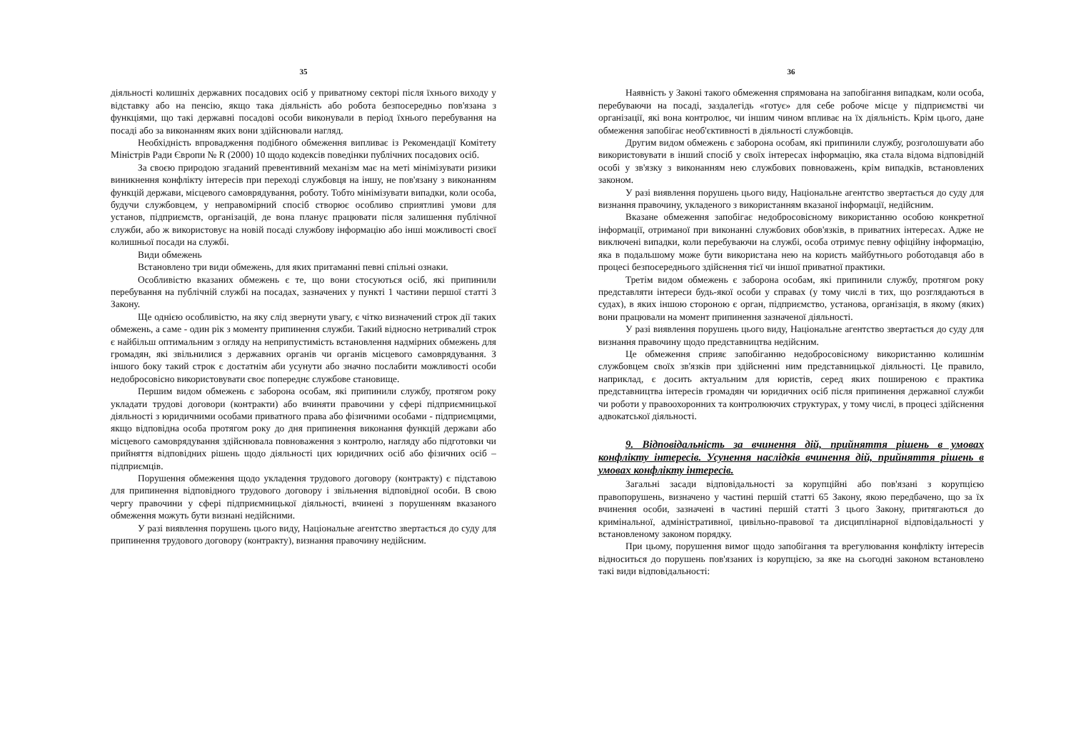35
діяльності колишніх державних посадових осіб у приватному секторі після їхнього виходу у відставку або на пенсію, якщо така діяльність або робота безпосередньо пов'язана з функціями, що такі державні посадові особи виконували в період їхнього перебування на посаді або за виконанням яких вони здійснювали нагляд.
Необхідність впровадження подібного обмеження випливає із Рекомендації Комітету Міністрів Ради Європи № R (2000) 10 щодо кодексів поведінки публічних посадових осіб.
За своєю природою згаданий превентивний механізм має на меті мінімізувати ризики виникнення конфлікту інтересів при переході службовця на іншу, не пов'язану з виконанням функцій держави, місцевого самоврядування, роботу. Тобто мінімізувати випадки, коли особа, будучи службовцем, у неправомірний спосіб створює особливо сприятливі умови для установ, підприємств, організацій, де вона планує працювати після залишення публічної служби, або ж використовує на новій посаді службову інформацію або інші можливості своєї колишньої посади на службі.
Види обмежень
Встановлено три види обмежень, для яких притаманні певні спільні ознаки.
Особливістю вказаних обмежень є те, що вони стосуються осіб, які припинили перебування на публічній службі на посадах, зазначених у пункті 1 частини першої статті 3 Закону.
Ще однією особливістю, на яку слід звернути увагу, є чітко визначений строк дії таких обмежень, а саме - один рік з моменту припинення служби. Такий відносно нетривалий строк є найбільш оптимальним з огляду на неприпустимість встановлення надмірних обмежень для громадян, які звільнилися з державних органів чи органів місцевого самоврядування. З іншого боку такий строк є достатнім аби усунути або значно послабити можливості особи недобросовісно використовувати своє попереднє службове становище.
Першим видом обмежень є заборона особам, які припинили службу, протягом року укладати трудові договори (контракти) або вчиняти правочини у сфері підприємницької діяльності з юридичними особами приватного права або фізичними особами - підприємцями, якщо відповідна особа протягом року до дня припинення виконання функцій держави або місцевого самоврядування здійснювала повноваження з контролю, нагляду або підготовки чи прийняття відповідних рішень щодо діяльності цих юридичних осіб або фізичних осіб – підприємців.
Порушення обмеження щодо укладення трудового договору (контракту) є підставою для припинення відповідного трудового договору і звільнення відповідної особи. В свою чергу правочини у сфері підприємницької діяльності, вчинені з порушенням вказаного обмеження можуть бути визнані недійсними.
У разі виявлення порушень цього виду, Національне агентство звертається до суду для припинення трудового договору (контракту), визнання правочину недійсним.
36
Наявність у Законі такого обмеження спрямована на запобігання випадкам, коли особа, перебуваючи на посаді, заздалегідь «готує» для себе робоче місце у підприємстві чи організації, які вона контролює, чи іншим чином впливає на їх діяльність. Крім цього, дане обмеження запобігає необ'єктивності в діяльності службовців.
Другим видом обмежень є заборона особам, які припинили службу, розголошувати або використовувати в інший спосіб у своїх інтересах інформацію, яка стала відома відповідній особі у зв'язку з виконанням нею службових повноважень, крім випадків, встановлених законом.
У разі виявлення порушень цього виду, Національне агентство звертається до суду для визнання правочину, укладеного з використанням вказаної інформації, недійсним.
Вказане обмеження запобігає недобросовісному використанню особою конкретної інформації, отриманої при виконанні службових обов'язків, в приватних інтересах. Адже не виключені випадки, коли перебуваючи на службі, особа отримує певну офіційну інформацію, яка в подальшому може бути використана нею на користь майбутнього роботодавця або в процесі безпосереднього здійснення тієї чи іншої приватної практики.
Третім видом обмежень є заборона особам, які припинили службу, протягом року представляти інтереси будь-якої особи у справах (у тому числі в тих, що розглядаються в судах), в яких іншою стороною є орган, підприємство, установа, організація, в якому (яких) вони працювали на момент припинення зазначеної діяльності.
У разі виявлення порушень цього виду, Національне агентство звертається до суду для визнання правочину щодо представництва недійсним.
Це обмеження сприяє запобіганню недобросовісному використанню колишнім службовцем своїх зв'язків при здійсненні ним представницької діяльності. Це правило, наприклад, є досить актуальним для юристів, серед яких поширеною є практика представництва інтересів громадян чи юридичних осіб після припинення державної служби чи роботи у правоохоронних та контролюючих структурах, у тому числі, в процесі здійснення адвокатської діяльності.
9. Відповідальність за вчинення дій, прийняття рішень в умовах конфлікту інтересів. Усунення наслідків вчинення дій, прийняття рішень в умовах конфлікту інтересів.
Загальні засади відповідальності за корупційні або пов'язані з корупцією правопорушень, визначено у частині першій статті 65 Закону, якою передбачено, що за їх вчинення особи, зазначені в частині першій статті 3 цього Закону, притягаються до кримінальної, адміністративної, цивільно-правової та дисциплінарної відповідальності у встановленому законом порядку.
При цьому, порушення вимог щодо запобігання та врегулювання конфлікту інтересів відноситься до порушень пов'язаних із корупцією, за яке на сьогодні законом встановлено такі види відповідальності: